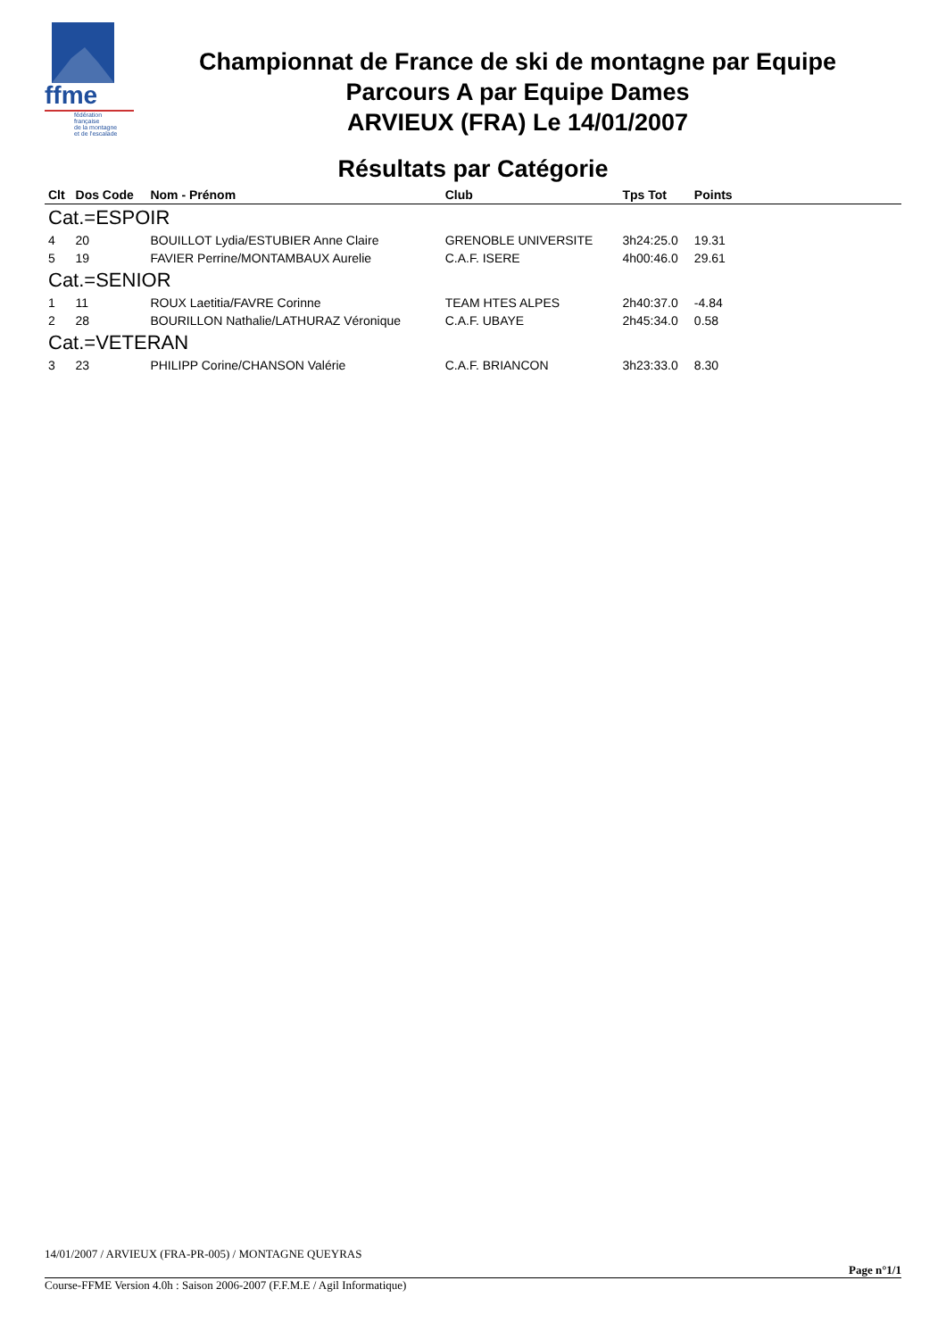ffme
fédération
française
de la montagne
et de l'escalade
Championnat de France de ski de montagne par Equipe
Parcours A par Equipe Dames
ARVIEUX (FRA) Le 14/01/2007
Résultats par Catégorie
| Clt | Dos Code | Nom - Prénom | Club | Tps Tot | Points | |
| --- | --- | --- | --- | --- | --- | --- |
| Cat.=ESPOIR | | | | | | |
| 4 | 20 | BOUILLOT Lydia/ESTUBIER Anne Claire | GRENOBLE UNIVERSITE | 3h24:25.0 | 19.31 | |
| 5 | 19 | FAVIER Perrine/MONTAMBAUX Aurelie | C.A.F. ISERE | 4h00:46.0 | 29.61 | |
| Cat.=SENIOR | | | | | | |
| 1 | 11 | ROUX Laetitia/FAVRE Corinne | TEAM HTES ALPES | 2h40:37.0 | -4.84 | |
| 2 | 28 | BOURILLON Nathalie/LATHURAZ Véronique | C.A.F. UBAYE | 2h45:34.0 | 0.58 | |
| Cat.=VETERAN | | | | | | |
| 3 | 23 | PHILIPP Corine/CHANSON Valérie | C.A.F. BRIANCON | 3h23:33.0 | 8.30 | |
14/01/2007 / ARVIEUX (FRA-PR-005) / MONTAGNE QUEYRAS
Page n°1/1
Course-FFME Version 4.0h : Saison 2006-2007 (F.F.M.E / Agil Informatique)